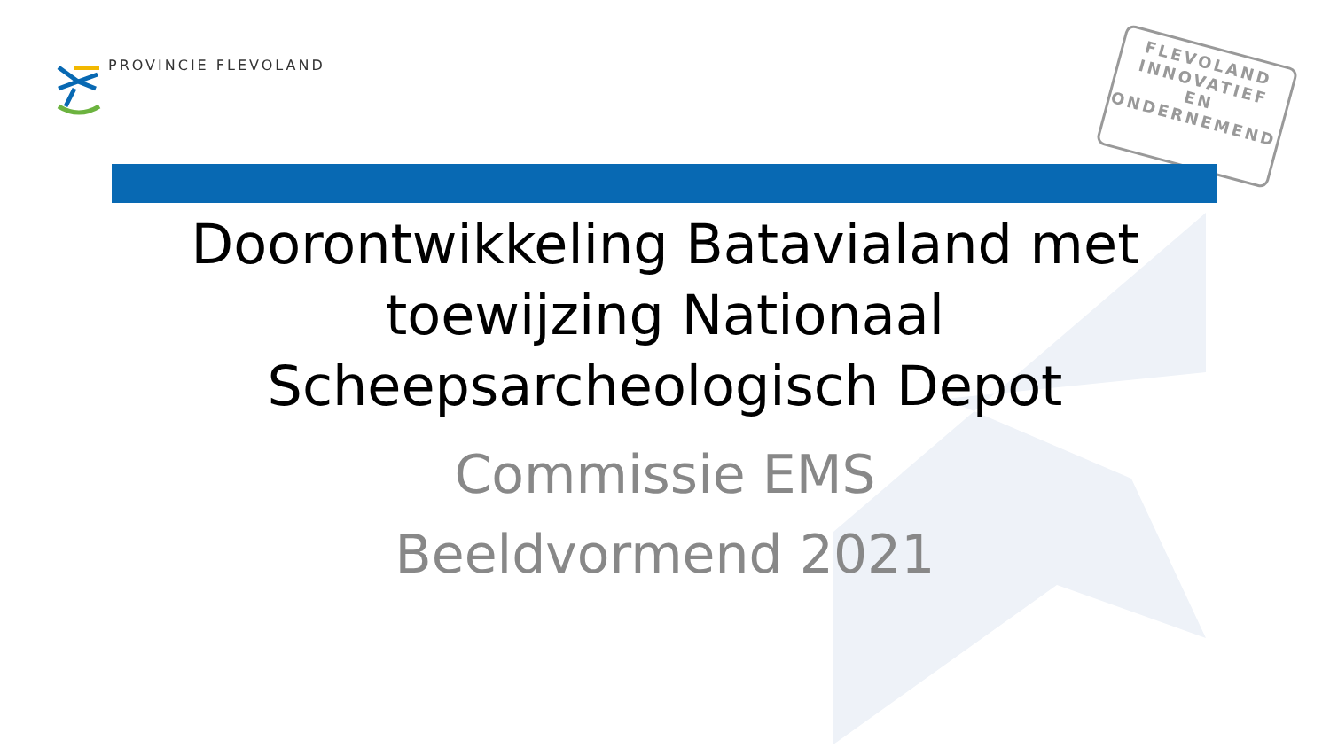PROVINCIE FLEVOLAND
FLEVOLAND
INNOVATIEF
EN
ONDERNEMEND
Doorontwikkeling Batavialand met
toewijzing Nationaal
Scheepsarcheologisch Depot
Commissie EMS
Beeldvormend 2021